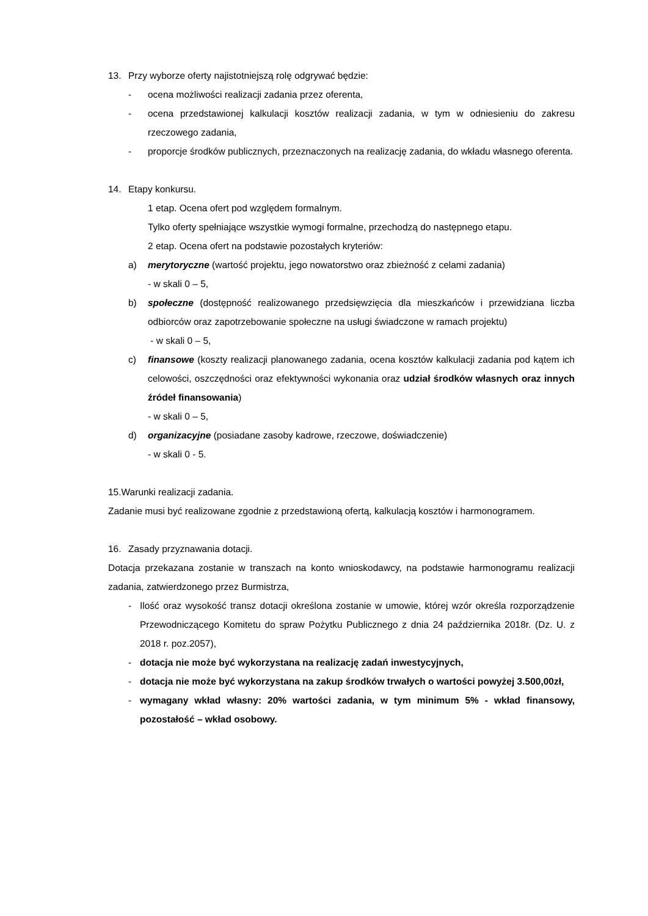13. Przy wyborze oferty najistotniejszą rolę odgrywać będzie:
- ocena możliwości realizacji zadania przez oferenta,
- ocena przedstawionej kalkulacji kosztów realizacji zadania, w tym w odniesieniu do zakresu rzeczowego zadania,
- proporcje środków publicznych, przeznaczonych na realizację zadania, do wkładu własnego oferenta.
14. Etapy konkursu.
1 etap. Ocena ofert pod względem formalnym.
Tylko oferty spełniające wszystkie wymogi formalne, przechodzą do następnego etapu.
2 etap. Ocena ofert na podstawie pozostałych kryteriów:
a) merytoryczne (wartość projektu, jego nowatorstwo oraz zbieżność z celami zadania)
- w skali 0 – 5,
b) społeczne (dostępność realizowanego przedsięwzięcia dla mieszkańców i przewidziana liczba odbiorców oraz zapotrzebowanie społeczne na usługi świadczone w ramach projektu)
- w skali 0 – 5,
c) finansowe (koszty realizacji planowanego zadania, ocena kosztów kalkulacji zadania pod kątem ich celowości, oszczędności oraz efektywności wykonania oraz udział środków własnych oraz innych źródeł finansowania)
- w skali 0 – 5,
d) organizacyjne (posiadane zasoby kadrowe, rzeczowe, doświadczenie)
- w skali 0 - 5.
15.Warunki realizacji zadania.
Zadanie musi być realizowane zgodnie z przedstawioną ofertą, kalkulacją kosztów i harmonogramem.
16. Zasady przyznawania dotacji.
Dotacja przekazana zostanie w transzach na konto wnioskodawcy, na podstawie harmonogramu realizacji zadania, zatwierdzonego przez Burmistrza,
- Ilość oraz wysokość transz dotacji określona zostanie w umowie, której wzór określa rozporządzenie Przewodniczącego Komitetu do spraw Pożytku Publicznego z dnia 24 października 2018r. (Dz. U. z 2018 r. poz.2057),
- dotacja nie może być wykorzystana na realizację zadań inwestycyjnych,
- dotacja nie może być wykorzystana na zakup środków trwałych o wartości powyżej 3.500,00zł,
- wymagany wkład własny: 20% wartości zadania, w tym minimum 5% - wkład finansowy, pozostałość – wkład osobowy.